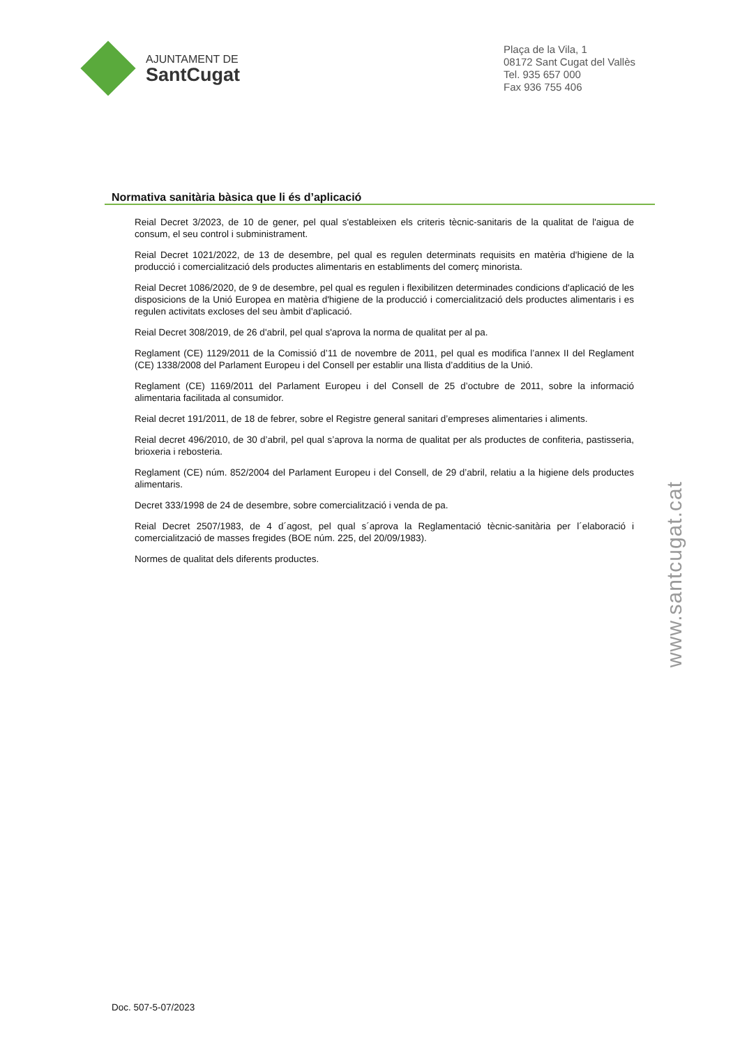AJUNTAMENT DE
SantCugat
Plaça de la Vila, 1
08172 Sant Cugat del Vallès
Tel. 935 657 000
Fax 936 755 406
Normativa sanitària bàsica que li és d’aplicació
Reial Decret 3/2023, de 10 de gener, pel qual s'estableixen els criteris tècnic-sanitaris de la qualitat de l'aigua de consum, el seu control i subministrament.
Reial Decret 1021/2022, de 13 de desembre, pel qual es regulen determinats requisits en matèria d'higiene de la producció i comercialització dels productes alimentaris en establiments del comerç minorista.
Reial Decret 1086/2020, de 9 de desembre, pel qual es regulen i flexibilitzen determinades condicions d'aplicació de les disposicions de la Unió Europea en matèria d'higiene de la producció i comercialització dels productes alimentaris i es regulen activitats excloses del seu àmbit d'aplicació.
Reial Decret 308/2019, de 26 d'abril, pel qual s'aprova la norma de qualitat per al pa.
Reglament (CE) 1129/2011 de la Comissió d’11 de novembre de 2011, pel qual es modifica l’annex II del Reglament (CE) 1338/2008 del Parlament Europeu i del Consell per establir una llista d’additius de la Unió.
Reglament (CE) 1169/2011 del Parlament Europeu i del Consell de 25 d’octubre de 2011, sobre la informació alimentaria facilitada al consumidor.
Reial decret 191/2011, de 18 de febrer, sobre el Registre general sanitari d’empreses alimentaries i aliments.
Reial decret 496/2010, de 30 d’abril, pel qual s’aprova la norma de qualitat per als productes de confiteria, pastisseria, brioxeria i rebosteria.
Reglament (CE) núm. 852/2004 del Parlament Europeu i del Consell, de 29 d’abril, relatiu a la higiene dels productes alimentaris.
Decret 333/1998 de 24 de desembre, sobre comercialització i venda de pa.
Reial Decret 2507/1983, de 4 d´agost, pel qual s´aprova la Reglamentació tècnic-sanitària per l´elaboració i comercialització de masses fregides (BOE núm. 225, del 20/09/1983).
Normes de qualitat dels diferents productes.
www.santcugat.cat
Doc. 507-5-07/2023